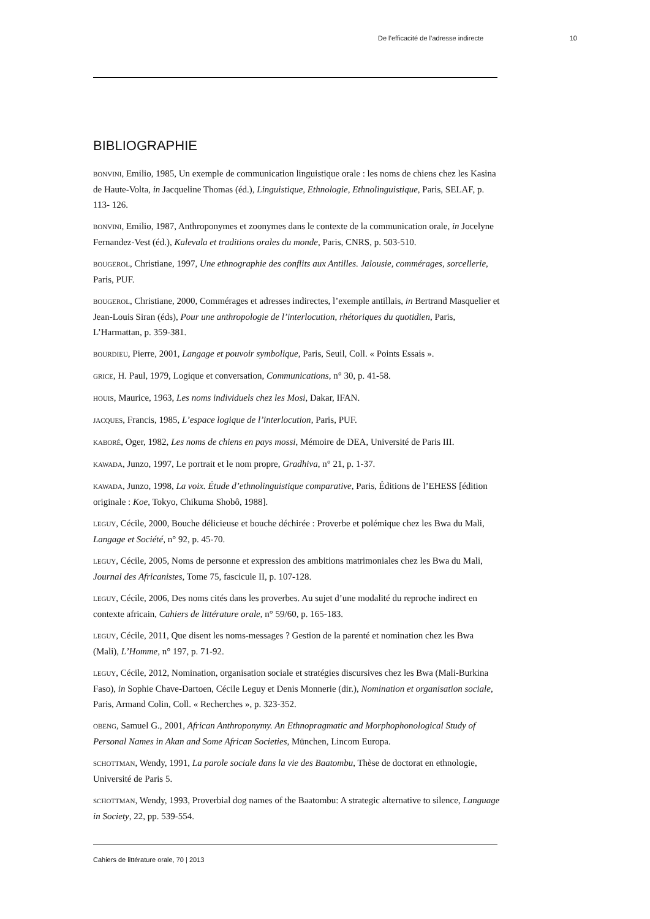De l’efficacité de l’adresse indirecte 10
BIBLIOGRAPHIE
BONVINI, Emilio, 1985, Un exemple de communication linguistique orale : les noms de chiens chez les Kasina de Haute-Volta, in Jacqueline Thomas (éd.), Linguistique, Ethnologie, Ethnolinguistique, Paris, SELAF, p. 113- 126.
BONVINI, Emilio, 1987, Anthroponymes et zoonymes dans le contexte de la communication orale, in Jocelyne Fernandez-Vest (éd.), Kalevala et traditions orales du monde, Paris, CNRS, p. 503-510.
BOUGEROL, Christiane, 1997, Une ethnographie des conflits aux Antilles. Jalousie, commérages, sorcellerie, Paris, PUF.
BOUGEROL, Christiane, 2000, Commérages et adresses indirectes, l’exemple antillais, in Bertrand Masquelier et Jean-Louis Siran (éds), Pour une anthropologie de l’interlocution, rhétoriques du quotidien, Paris, L’Harmattan, p. 359-381.
BOURDIEU, Pierre, 2001, Langage et pouvoir symbolique, Paris, Seuil, Coll. « Points Essais ».
GRICE, H. Paul, 1979, Logique et conversation, Communications, n° 30, p. 41-58.
HOUIS, Maurice, 1963, Les noms individuels chez les Mosi, Dakar, IFAN.
JACQUES, Francis, 1985, L’espace logique de l’interlocution, Paris, PUF.
KABORÉ, Oger, 1982, Les noms de chiens en pays mossi, Mémoire de DEA, Université de Paris III.
KAWADA, Junzo, 1997, Le portrait et le nom propre, Gradhiva, n° 21, p. 1-37.
KAWADA, Junzo, 1998, La voix. Étude d’ethnolinguistique comparative, Paris, Éditions de l’EHESS [édition originale : Koe, Tokyo, Chikuma Shobô, 1988].
LEGUY, Cécile, 2000, Bouche délicieuse et bouche déchirée : Proverbe et polémique chez les Bwa du Mali, Langage et Société, n° 92, p. 45-70.
LEGUY, Cécile, 2005, Noms de personne et expression des ambitions matrimoniales chez les Bwa du Mali, Journal des Africanistes, Tome 75, fascicule II, p. 107-128.
LEGUY, Cécile, 2006, Des noms cités dans les proverbes. Au sujet d’une modalité du reproche indirect en contexte africain, Cahiers de littérature orale, n° 59/60, p. 165-183.
LEGUY, Cécile, 2011, Que disent les noms-messages ? Gestion de la parenté et nomination chez les Bwa (Mali), L’Homme, n° 197, p. 71-92.
LEGUY, Cécile, 2012, Nomination, organisation sociale et stratégies discursives chez les Bwa (Mali-Burkina Faso), in Sophie Chave-Dartoen, Cécile Leguy et Denis Monnerie (dir.), Nomination et organisation sociale, Paris, Armand Colin, Coll. « Recherches », p. 323-352.
OBENG, Samuel G., 2001, African Anthroponymy. An Ethnopragmatic and Morphophonological Study of Personal Names in Akan and Some African Societies, München, Lincom Europa.
SCHOTTMAN, Wendy, 1991, La parole sociale dans la vie des Baatombu, Thèse de doctorat en ethnologie, Université de Paris 5.
SCHOTTMAN, Wendy, 1993, Proverbial dog names of the Baatombu: A strategic alternative to silence, Language in Society, 22, pp. 539-554.
Cahiers de littérature orale, 70 | 2013